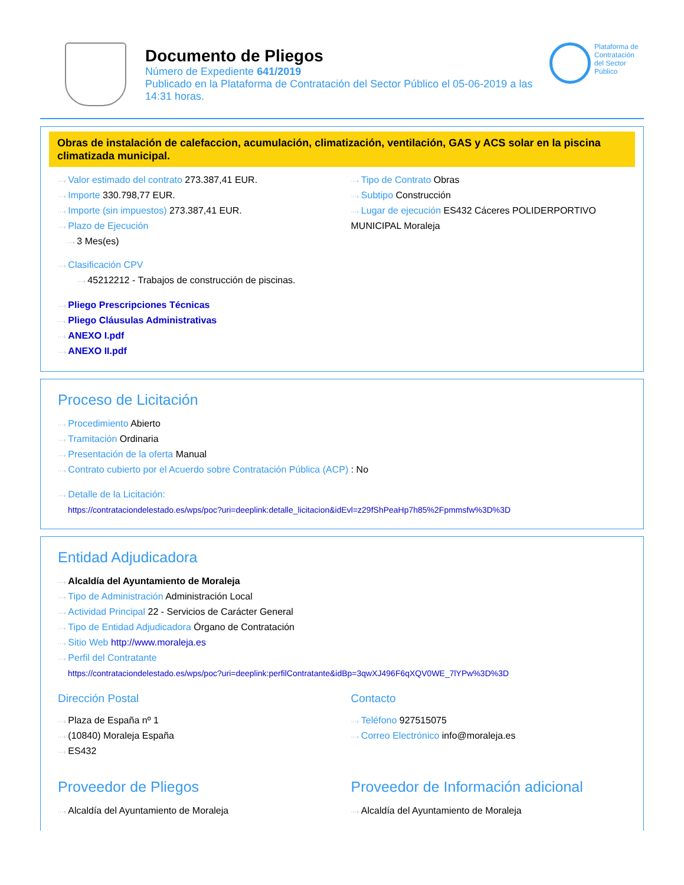Documento de Pliegos
Número de Expediente 641/2019
Publicado en la Plataforma de Contratación del Sector Público el 05-06-2019 a las 14:31 horas.
Plataforma de Contratación del Sector Público
Obras de instalación de calefaccion, acumulación, climatización, ventilación, GAS y ACS solar en la piscina climatizada municipal.
···› Valor estimado del contrato 273.387,41 EUR.
···› Importe 330.798,77 EUR.
···› Importe (sin impuestos) 273.387,41 EUR.
···› Plazo de Ejecución
···› 3 Mes(es)
···› Tipo de Contrato Obras
···› Subtipo Construcción
···› Lugar de ejecución ES432 Cáceres POLIDERPORTIVO MUNICIPAL Moraleja
···› Clasificación CPV
···› 45212212 - Trabajos de construcción de piscinas.
···› Pliego Prescripciones Técnicas
···› Pliego Cláusulas Administrativas
···› ANEXO I.pdf
···› ANEXO II.pdf
Proceso de Licitación
···› Procedimiento Abierto
···› Tramitación Ordinaria
···› Presentación de la oferta Manual
···› Contrato cubierto por el Acuerdo sobre Contratación Pública (ACP) : No
···› Detalle de la Licitación:
https://contrataciondelestado.es/wps/poc?uri=deeplink:detalle_licitacion&idEvl=z29fShPeaHp7h85%2Fpmmsfw%3D%3D
Entidad Adjudicadora
···› Alcaldía del Ayuntamiento de Moraleja
···› Tipo de Administración Administración Local
···› Actividad Principal 22 - Servicios de Carácter General
···› Tipo de Entidad Adjudicadora Órgano de Contratación
···› Sitio Web http://www.moraleja.es
···› Perfil del Contratante
https://contrataciondelestado.es/wps/poc?uri=deeplink:perfilContratante&idBp=3qwXJ496F6qXQV0WE_7lYPw%3D%3D
Dirección Postal
···› Plaza de España nº 1
···› (10840) Moraleja España
···› ES432
Contacto
···› Teléfono 927515075
···› Correo Electrónico info@moraleja.es
Proveedor de Pliegos
···› Alcaldía del Ayuntamiento de Moraleja
Proveedor de Información adicional
···› Alcaldía del Ayuntamiento de Moraleja